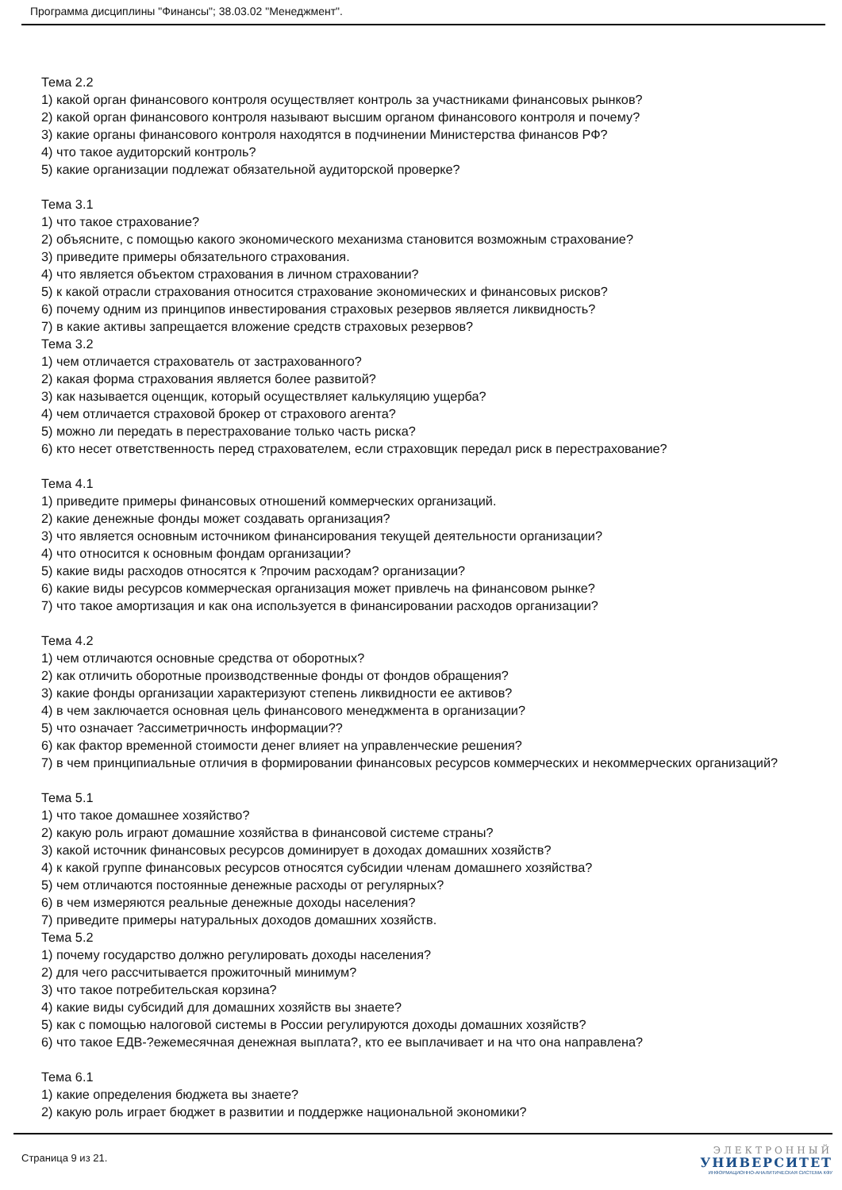Программа дисциплины "Финансы"; 38.03.02 "Менеджмент".
Тема 2.2
1) какой орган финансового контроля осуществляет контроль за участниками финансовых рынков?
2) какой орган финансового контроля называют высшим органом финансового контроля и почему?
3) какие органы финансового контроля находятся в подчинении Министерства финансов РФ?
4) что такое аудиторский контроль?
5) какие организации подлежат обязательной аудиторской проверке?
Тема 3.1
1) что такое страхование?
2) объясните, с помощью какого экономического механизма становится возможным страхование?
3) приведите примеры обязательного страхования.
4) что является объектом страхования в личном страховании?
5) к какой отрасли страхования относится страхование экономических и финансовых рисков?
6) почему одним из принципов инвестирования страховых резервов является ликвидность?
7) в какие активы запрещается вложение средств страховых резервов?
Тема 3.2
1) чем отличается страхователь от застрахованного?
2) какая форма страхования является более развитой?
3) как называется оценщик, который осуществляет калькуляцию ущерба?
4) чем отличается страховой брокер от страхового агента?
5) можно ли передать в перестрахование только часть риска?
6) кто несет ответственность перед страхователем, если страховщик передал риск в перестрахование?
Тема 4.1
1) приведите примеры финансовых отношений коммерческих организаций.
2) какие денежные фонды может создавать организация?
3) что является основным источником финансирования текущей деятельности организации?
4) что относится к основным фондам организации?
5) какие виды расходов относятся к ?прочим расходам? организации?
6) какие виды ресурсов коммерческая организация может привлечь на финансовом рынке?
7) что такое амортизация и как она используется в финансировании расходов организации?
Тема 4.2
1) чем отличаются основные средства от оборотных?
2) как отличить оборотные производственные фонды от фондов обращения?
3) какие фонды организации характеризуют степень ликвидности ее активов?
4) в чем заключается основная цель финансового менеджмента в организации?
5) что означает ?ассиметричность информации??
6) как фактор временной стоимости денег влияет на управленческие решения?
7) в чем принципиальные отличия в формировании финансовых ресурсов коммерческих и некоммерческих организаций?
Тема 5.1
1) что такое домашнее хозяйство?
2) какую роль играют домашние хозяйства в финансовой системе страны?
3) какой источник финансовых ресурсов доминирует в доходах домашних хозяйств?
4) к какой группе финансовых ресурсов относятся субсидии членам домашнего хозяйства?
5) чем отличаются постоянные денежные расходы от регулярных?
6) в чем измеряются реальные денежные доходы населения?
7) приведите примеры натуральных доходов домашних хозяйств.
Тема 5.2
1) почему государство должно регулировать доходы населения?
2) для чего рассчитывается прожиточный минимум?
3) что такое потребительская корзина?
4) какие виды субсидий для домашних хозяйств вы знаете?
5) как с помощью налоговой системы в России регулируются доходы домашних хозяйств?
6) что такое ЕДВ-?ежемесячная денежная выплата?, кто ее выплачивает и на что она направлена?
Тема 6.1
1) какие определения бюджета вы знаете?
2) какую роль играет бюджет в развитии и поддержке национальной экономики?
Страница 9 из 21.
ЭЛЕКТРОННЫЙ
УНИВЕРСИТЕТ
ИНФОРМАЦИОННО-АНАЛИТИЧЕСКАЯ СИСТЕМА КФУ